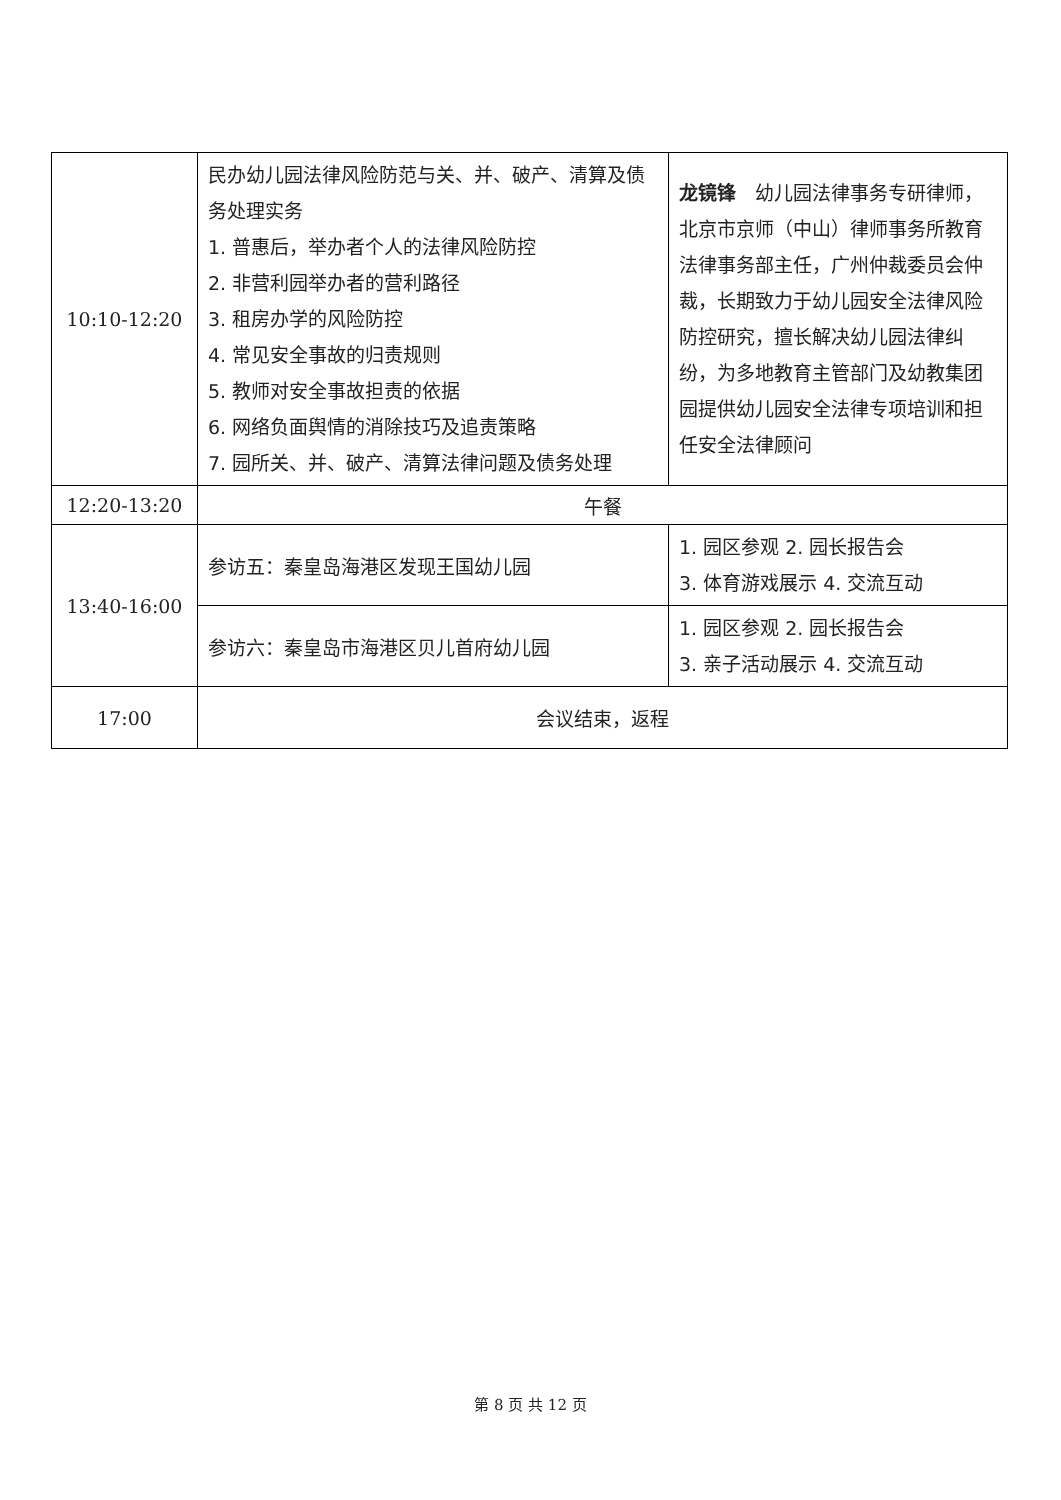| 10:10-12:20 | 民办幼儿园法律风险防范与关、并、破产、清算及债务处理实务 1. 普惠后，举办者个人的法律风险防控 2. 非营利园举办者的营利路径 3. 租房办学的风险防控 4. 常见安全事故的归责规则 5. 教师对安全事故担责的依据 6. 网络负面舆情的消除技巧及追责策略 7. 园所关、并、破产、清算法律问题及债务处理 | 龙镜锋 幼儿园法律事务专研律师，北京市京师（中山）律师事务所教育法律事务部主任，广州仲裁委员会仲裁，长期致力于幼儿园安全法律风险防控研究，擅长解决幼儿园法律纠纷，为多地教育主管部门及幼教集团园提供幼儿园安全法律专项培训和担任安全法律顾问 |
| 12:20-13:20 | 午餐 | |
| 13:40-16:00 | 参访五：秦皇岛海港区发现王国幼儿园 | 1. 园区参观 2. 园长报告会 3. 体育游戏展示 4. 交流互动 |
| | 参访六：秦皇岛市海港区贝儿首府幼儿园 | 1. 园区参观 2. 园长报告会 3. 亲子活动展示 4. 交流互动 |
| 17:00 | 会议结束，返程 | |
第 8 页 共 12 页